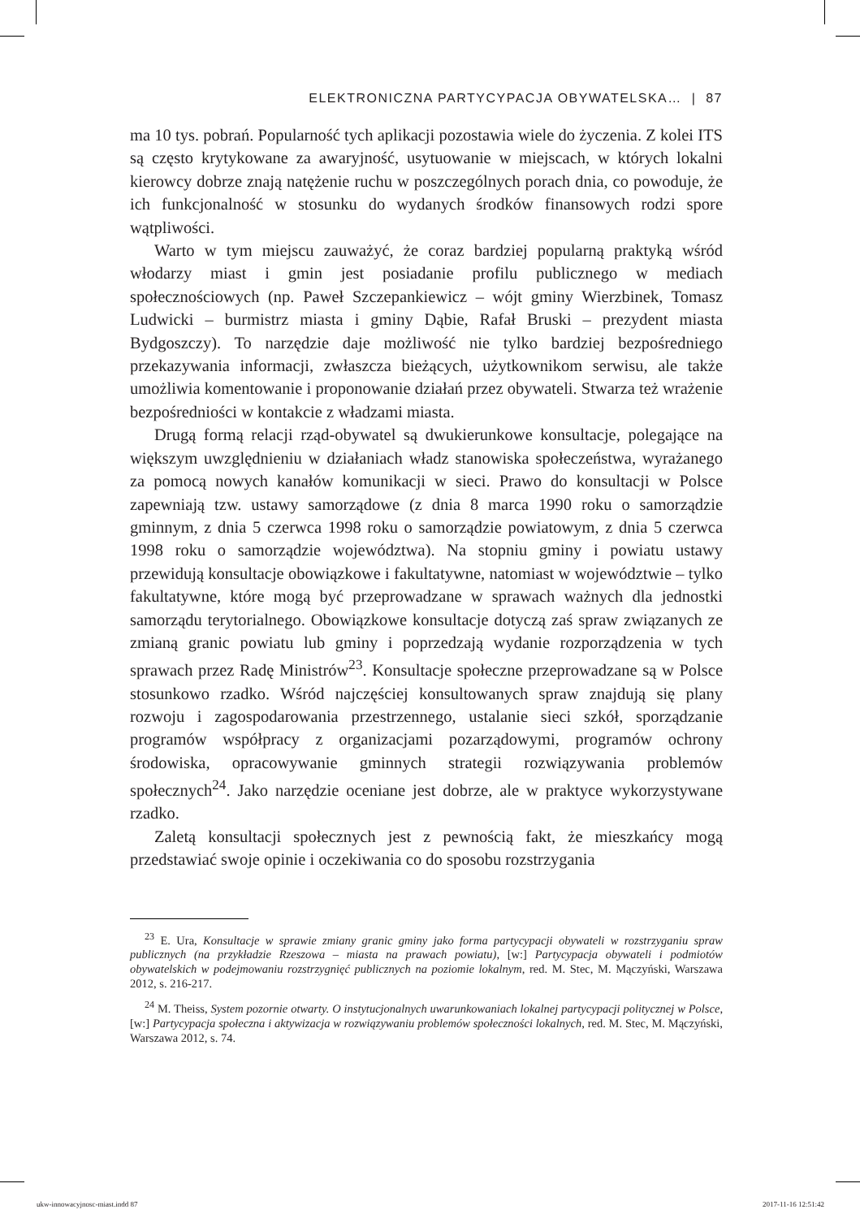ELEKTRONICZNA PARTYCYPACJA OBYWATELSKA… | 87
ma 10 tys. pobrań. Popularność tych aplikacji pozostawia wiele do życzenia. Z kolei ITS są często krytykowane za awaryjność, usytuowanie w miejscach, w których lokalni kierowcy dobrze znają natężenie ruchu w poszczególnych porach dnia, co powoduje, że ich funkcjonalność w stosunku do wydanych środków finansowych rodzi spore wątpliwości.
Warto w tym miejscu zauważyć, że coraz bardziej popularną praktyką wśród włodarzy miast i gmin jest posiadanie profilu publicznego w mediach społecznościowych (np. Paweł Szczepankiewicz – wójt gminy Wierzbinek, Tomasz Ludwicki – burmistrz miasta i gminy Dąbie, Rafał Bruski – prezydent miasta Bydgoszczy). To narzędzie daje możliwość nie tylko bardziej bezpośredniego przekazywania informacji, zwłaszcza bieżących, użytkownikom serwisu, ale także umożliwia komentowanie i proponowanie działań przez obywateli. Stwarza też wrażenie bezpośredniości w kontakcie z władzami miasta.
Drugą formą relacji rząd-obywatel są dwukierunkowe konsultacje, polegające na większym uwzględnieniu w działaniach władz stanowiska społeczeństwa, wyrażanego za pomocą nowych kanałów komunikacji w sieci. Prawo do konsultacji w Polsce zapewniają tzw. ustawy samorządowe (z dnia 8 marca 1990 roku o samorządzie gminnym, z dnia 5 czerwca 1998 roku o samorządzie powiatowym, z dnia 5 czerwca 1998 roku o samorządzie województwa). Na stopniu gminy i powiatu ustawy przewidują konsultacje obowiązkowe i fakultatywne, natomiast w województwie – tylko fakultatywne, które mogą być przeprowadzane w sprawach ważnych dla jednostki samorządu terytorialnego. Obowiązkowe konsultacje dotyczą zaś spraw związanych ze zmianą granic powiatu lub gminy i poprzedzają wydanie rozporządzenia w tych sprawach przez Radę Ministrów<sup>23</sup>. Konsultacje społeczne przeprowadzane są w Polsce stosunkowo rzadko. Wśród najczęściej konsultowanych spraw znajdują się plany rozwoju i zagospodarowania przestrzennego, ustalanie sieci szkół, sporządzanie programów współpracy z organizacjami pozarządowymi, programów ochrony środowiska, opracowywanie gminnych strategii rozwiązywania problemów społecznych<sup>24</sup>. Jako narzędzie oceniane jest dobrze, ale w praktyce wykorzystywane rzadko.
Zaletą konsultacji społecznych jest z pewnością fakt, że mieszkańcy mogą przedstawiać swoje opinie i oczekiwania co do sposobu rozstrzygania
<sup>23</sup> E. Ura, Konsultacje w sprawie zmiany granic gminy jako forma partycypacji obywateli w rozstrzyganiu spraw publicznych (na przykładzie Rzeszowa – miasta na prawach powiatu), [w:] Partycypacja obywateli i podmiotów obywatelskich w podejmowaniu rozstrzygnięć publicznych na poziomie lokalnym, red. M. Stec, M. Mączyński, Warszawa 2012, s. 216-217.
<sup>24</sup> M. Theiss, System pozornie otwarty. O instytucjonalnych uwarunkowaniach lokalnej partycypacji politycznej w Polsce, [w:] Partycypacja społeczna i aktywizacja w rozwiązywaniu problemów społeczności lokalnych, red. M. Stec, M. Mączyński, Warszawa 2012, s. 74.
ukw-innowacyjnosc-miast.indd 87 2017-11-16 12:51:42